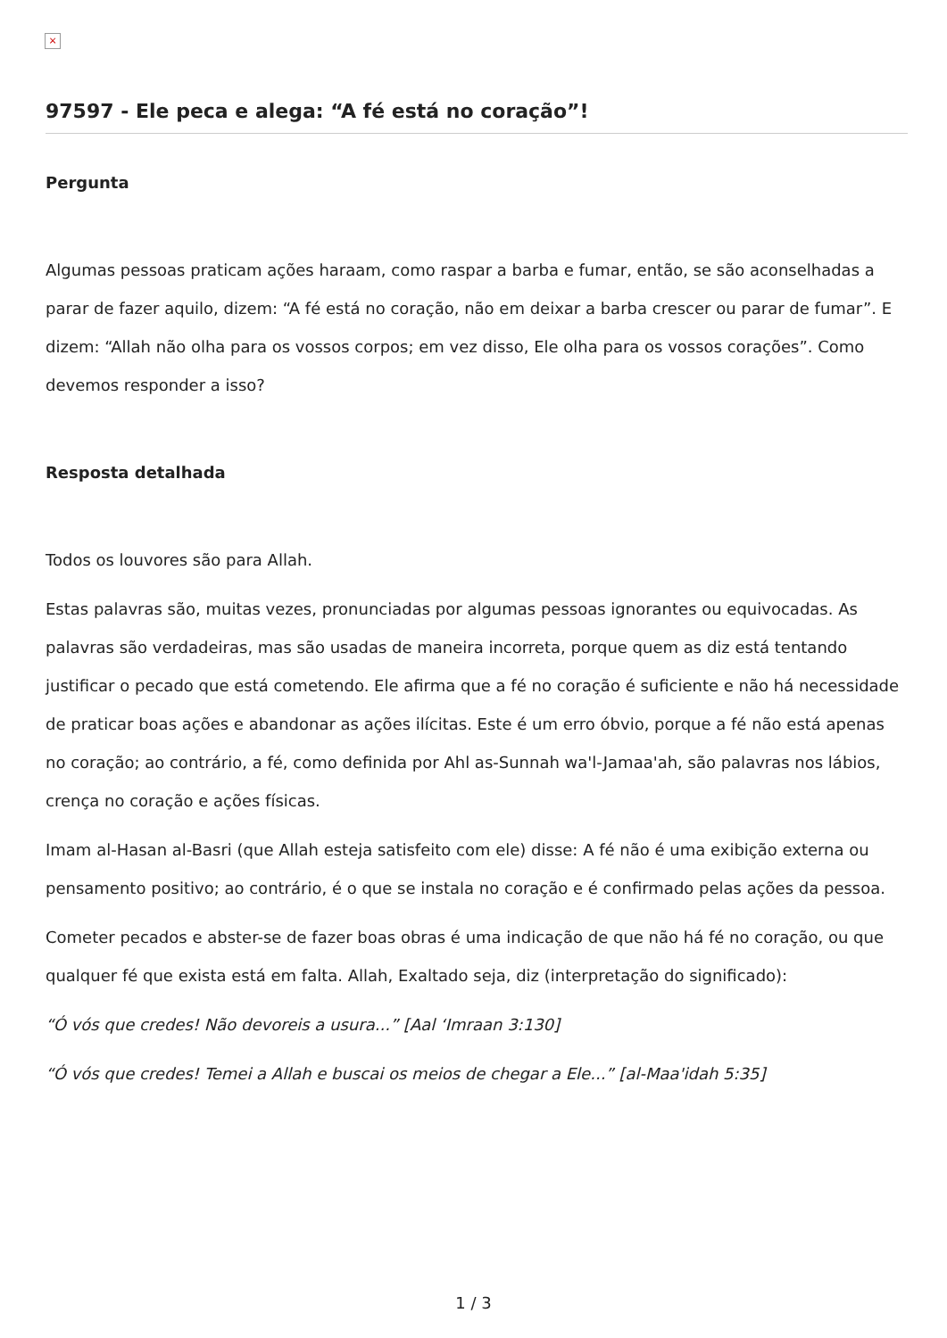×
97597 - Ele peca e alega: “A fé está no coração”!
Pergunta
Algumas pessoas praticam ações haraam, como raspar a barba e fumar, então, se são aconselhadas a parar de fazer aquilo, dizem: “A fé está no coração, não em deixar a barba crescer ou parar de fumar”. E dizem: “Allah não olha para os vossos corpos; em vez disso, Ele olha para os vossos corações”. Como devemos responder a isso?
Resposta detalhada
Todos os louvores são para Allah.
Estas palavras são, muitas vezes, pronunciadas por algumas pessoas ignorantes ou equivocadas. As palavras são verdadeiras, mas são usadas de maneira incorreta, porque quem as diz está tentando justificar o pecado que está cometendo. Ele afirma que a fé no coração é suficiente e não há necessidade de praticar boas ações e abandonar as ações ilícitas. Este é um erro óbvio, porque a fé não está apenas no coração; ao contrário, a fé, como definida por Ahl as-Sunnah wa'l-Jamaa'ah, são palavras nos lábios, crença no coração e ações físicas.
Imam al-Hasan al-Basri (que Allah esteja satisfeito com ele) disse: A fé não é uma exibição externa ou pensamento positivo; ao contrário, é o que se instala no coração e é confirmado pelas ações da pessoa.
Cometer pecados e abster-se de fazer boas obras é uma indicação de que não há fé no coração, ou que qualquer fé que exista está em falta. Allah, Exaltado seja, diz (interpretação do significado):
“Ó vós que credes! Não devoreis a usura...” [Aal ‘Imraan 3:130]
“Ó vós que credes! Temei a Allah e buscai os meios de chegar a Ele...” [al-Maa'idah 5:35]
1 / 3